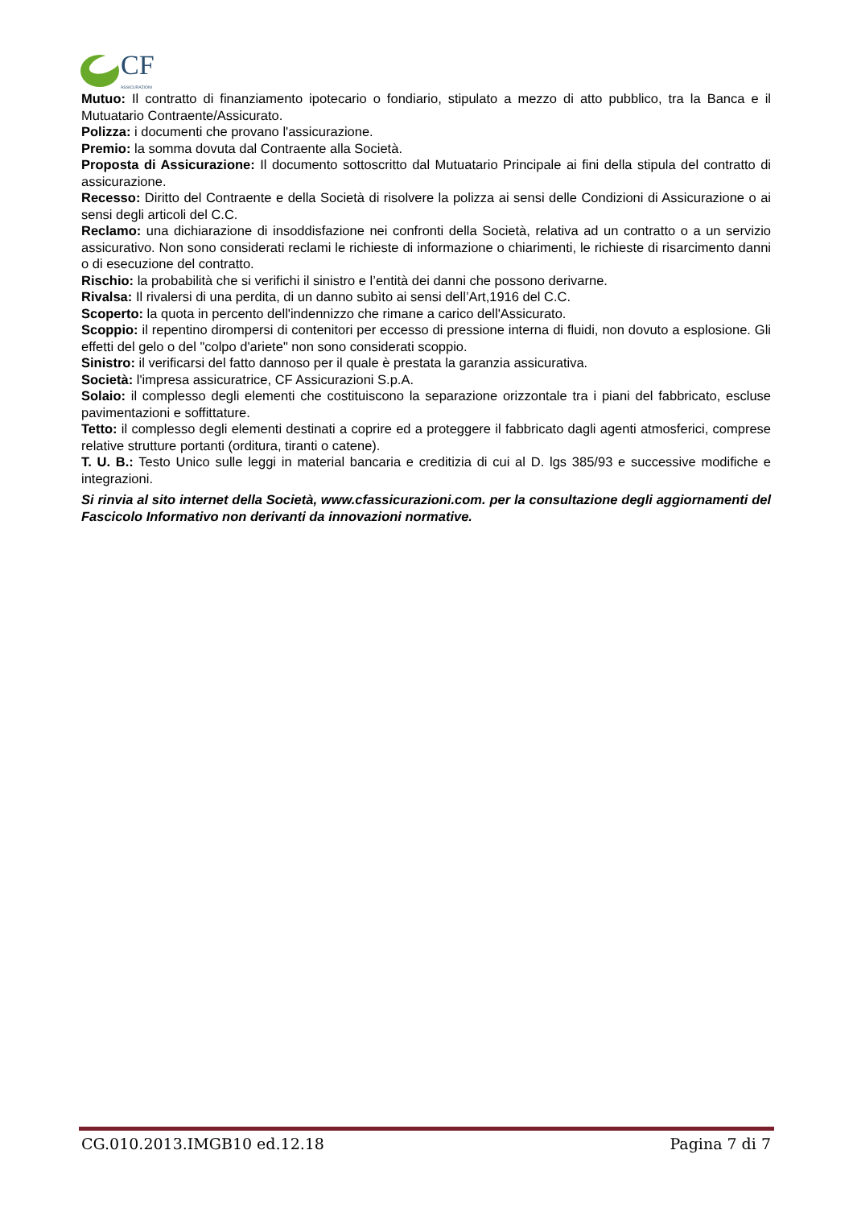CF
ASSICURAZIONI
Mutuo: Il contratto di finanziamento ipotecario o fondiario, stipulato a mezzo di atto pubblico, tra la Banca e il Mutuatario Contraente/Assicurato.
Polizza: i documenti che provano l'assicurazione.
Premio: la somma dovuta dal Contraente alla Società.
Proposta di Assicurazione: Il documento sottoscritto dal Mutuatario Principale ai fini della stipula del contratto di assicurazione.
Recesso: Diritto del Contraente e della Società di risolvere la polizza ai sensi delle Condizioni di Assicurazione o ai sensi degli articoli del C.C.
Reclamo: una dichiarazione di insoddisfazione nei confronti della Società, relativa ad un contratto o a un servizio assicurativo. Non sono considerati reclami le richieste di informazione o chiarimenti, le richieste di risarcimento danni o di esecuzione del contratto.
Rischio: la probabilità che si verifichi il sinistro e l’entità dei danni che possono derivarne.
Rivalsa: Il rivalersi di una perdita, di un danno subìto ai sensi dell’Art,1916 del C.C.
Scoperto: la quota in percento dell'indennizzo che rimane a carico dell'Assicurato.
Scoppio: il repentino dirompersi di contenitori per eccesso di pressione interna di fluidi, non dovuto a esplosione. Gli effetti del gelo o del "colpo d'ariete" non sono considerati scoppio.
Sinistro: il verificarsi del fatto dannoso per il quale è prestata la garanzia assicurativa.
Società: l'impresa assicuratrice, CF Assicurazioni S.p.A.
Solaio: il complesso degli elementi che costituiscono la separazione orizzontale tra i piani del fabbricato, escluse pavimentazioni e soffittature.
Tetto: il complesso degli elementi destinati a coprire ed a proteggere il fabbricato dagli agenti atmosferici, comprese relative strutture portanti (orditura, tiranti o catene).
T. U. B.: Testo Unico sulle leggi in material bancaria e creditizia di cui al D. lgs 385/93 e successive modifiche e integrazioni.
Si rinvia al sito internet della Società, www.cfassicurazioni.com. per la consultazione degli aggiornamenti del Fascicolo Informativo non derivanti da innovazioni normative.
CG.010.2013.IMGB10 ed.12.18 Pagina 7 di 7